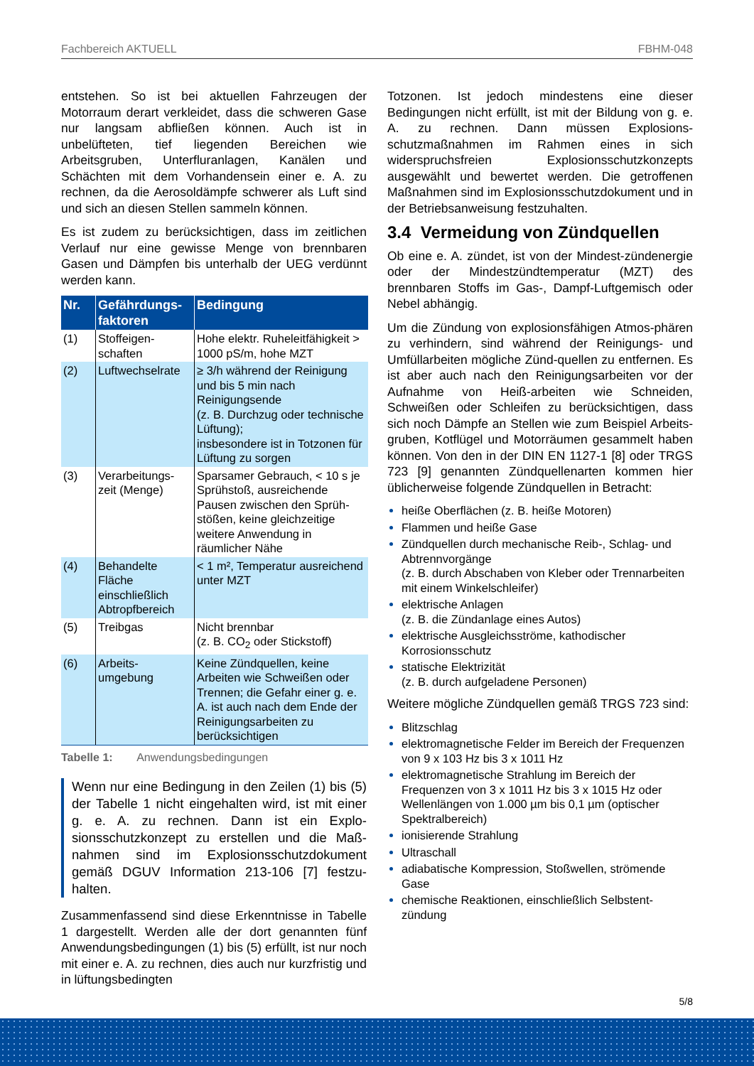Fachbereich AKTUELL FBHM-048
entstehen. So ist bei aktuellen Fahrzeugen der Motorraum derart verkleidet, dass die schweren Gase nur langsam abfließen können. Auch ist in unbelüfteten, tief liegenden Bereichen wie Arbeitsgruben, Unterfluranlagen, Kanälen und Schächten mit dem Vorhandensein einer e. A. zu rechnen, da die Aerosoldämpfe schwerer als Luft sind und sich an diesen Stellen sammeln können.
Es ist zudem zu berücksichtigen, dass im zeitlichen Verlauf nur eine gewisse Menge von brennbaren Gasen und Dämpfen bis unterhalb der UEG verdünnt werden kann.
| Nr. | Gefährdungs- faktoren | Bedingung |
| --- | --- | --- |
| (1) | Stoffeigen- schaften | Hohe elektr. Ruheleitfähigkeit > 1000 pS/m, hohe MZT |
| (2) | Luftwechselrate | ≥ 3/h während der Reinigung und bis 5 min nach Reinigungsende (z. B. Durchzug oder technische Lüftung); insbesondere ist in Totzonen für Lüftung zu sorgen |
| (3) | Verarbeitungs- zeit (Menge) | Sparsamer Gebrauch, < 10 s je Sprühstoß, ausreichende Pausen zwischen den Sprüh-stößen, keine gleichzeitige weitere Anwendung in räumlicher Nähe |
| (4) | Behandelte Fläche einschließlich Abtropfbereich | < 1 m², Temperatur ausreichend unter MZT |
| (5) | Treibgas | Nicht brennbar (z. B. CO<sub>2</sub> oder Stickstoff) |
| (6) | Arbeits- umgebung | Keine Zündquellen, keine Arbeiten wie Schweißen oder Trennen; die Gefahr einer g. e. A. ist auch nach dem Ende der Reinigungsarbeiten zu berücksichtigen |
Tabelle 1: Anwendungsbedingungen
Wenn nur eine Bedingung in den Zeilen (1) bis (5) der Tabelle 1 nicht eingehalten wird, ist mit einer g. e. A. zu rechnen. Dann ist ein Explo-sionsschutzkonzept zu erstellen und die Maß-nahmen sind im Explosionsschutzdokument gemäß DGUV Information 213-106 [7] festzu-halten.
Zusammenfassend sind diese Erkenntnisse in Tabelle 1 dargestellt. Werden alle der dort genannten fünf Anwendungsbedingungen (1) bis (5) erfüllt, ist nur noch mit einer e. A. zu rechnen, dies auch nur kurzfristig und in lüftungsbedingten
Totzonen. Ist jedoch mindestens eine dieser Bedingungen nicht erfüllt, ist mit der Bildung von g. e. A. zu rechnen. Dann müssen Explosions-schutzmaßnahmen im Rahmen eines in sich widerspruchsfreien Explosionsschutzkonzepts ausgewählt und bewertet werden. Die getroffenen Maßnahmen sind im Explosionsschutzdokument und in der Betriebsanweisung festzuhalten.
3.4 Vermeidung von Zündquellen
Ob eine e. A. zündet, ist von der Mindest-zündenergie oder der Mindestzündtemperatur (MZT) des brennbaren Stoffs im Gas-, Dampf-Luftgemisch oder Nebel abhängig.
Um die Zündung von explosionsfähigen Atmos-phären zu verhindern, sind während der Reinigungs- und Umfüllarbeiten mögliche Zünd-quellen zu entfernen. Es ist aber auch nach den Reinigungsarbeiten vor der Aufnahme von Heiß-arbeiten wie Schneiden, Schweißen oder Schleifen zu berücksichtigen, dass sich noch Dämpfe an Stellen wie zum Beispiel Arbeits-gruben, Kotflügel und Motorräumen gesammelt haben können. Von den in der DIN EN 1127-1 [8] oder TRGS 723 [9] genannten Zündquellenarten kommen hier üblicherweise folgende Zündquellen in Betracht:
heiße Oberflächen (z. B. heiße Motoren)
Flammen und heiße Gase
Zündquellen durch mechanische Reib-, Schlag- und Abtrennvorgänge
(z. B. durch Abschaben von Kleber oder Trennarbeiten mit einem Winkelschleifer)
elektrische Anlagen
(z. B. die Zündanlage eines Autos)
elektrische Ausgleichsströme, kathodischer Korrosionsschutz
statische Elektrizität
(z. B. durch aufgeladene Personen)
Weitere mögliche Zündquellen gemäß TRGS 723 sind:
Blitzschlag
elektromagnetische Felder im Bereich der Frequenzen von 9 x 103 Hz bis 3 x 1011 Hz
elektromagnetische Strahlung im Bereich der Frequenzen von 3 x 1011 Hz bis 3 x 1015 Hz oder Wellenlängen von 1.000 µm bis 0,1 µm (optischer Spektralbereich)
ionisierende Strahlung
Ultraschall
adiabatische Kompression, Stoßwellen, strömende Gase
chemische Reaktionen, einschließlich Selbstent-zündung
5/8